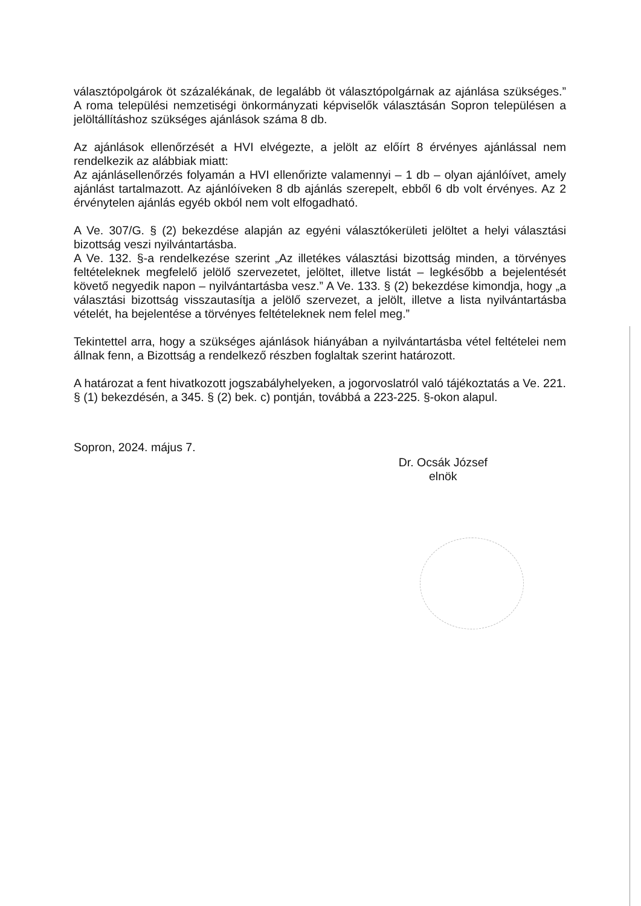választópolgárok öt százalékának, de legalább öt választópolgárnak az ajánlása szükséges.” A roma települési nemzetiségi önkormányzati képviselők választásán Sopron településen a jelöltállításhoz szükséges ajánlások száma 8 db.
Az ajánlások ellenőrzését a HVI elvégezte, a jelölt az előírt 8 érvényes ajánlással nem rendelkezik az alábbiak miatt:
Az ajánlásellenőrzés folyamán a HVI ellenőrizte valamennyi – 1 db – olyan ajánlóívet, amely ajánlást tartalmazott. Az ajánlóíveken 8 db ajánlás szerepelt, ebből 6 db volt érvényes. Az 2 érvénytelen ajánlás egyéb okból nem volt elfogadható.
A Ve. 307/G. § (2) bekezdése alapján az egyéni választókerületi jelöltet a helyi választási bizottság veszi nyilvántartásba.
A Ve. 132. §-a rendelkezése szerint „Az illetékes választási bizottság minden, a törvényes feltételeknek megfelelő jelölő szervezetet, jelöltet, illetve listát – legkésőbb a bejelentését követő negyedik napon – nyilvántartásba vesz.” A Ve. 133. § (2) bekezdése kimondja, hogy „a választási bizottság visszautasítja a jelölő szervezet, a jelölt, illetve a lista nyilvántartásba vételét, ha bejelentése a törvényes feltételeknek nem felel meg.”
Tekintettel arra, hogy a szükséges ajánlások hiányában a nyilvántartásba vétel feltételei nem állnak fenn, a Bizottság a rendelkező részben foglaltak szerint határozott.
A határozat a fent hivatkozott jogszabályhelyeken, a jogorvoslatról való tájékoztatás a Ve. 221. § (1) bekezdésén, a 345. § (2) bek. c) pontján, továbbá a 223-225. §-okon alapul.
Sopron, 2024. május 7.
Dr. Ocsák József
elnök